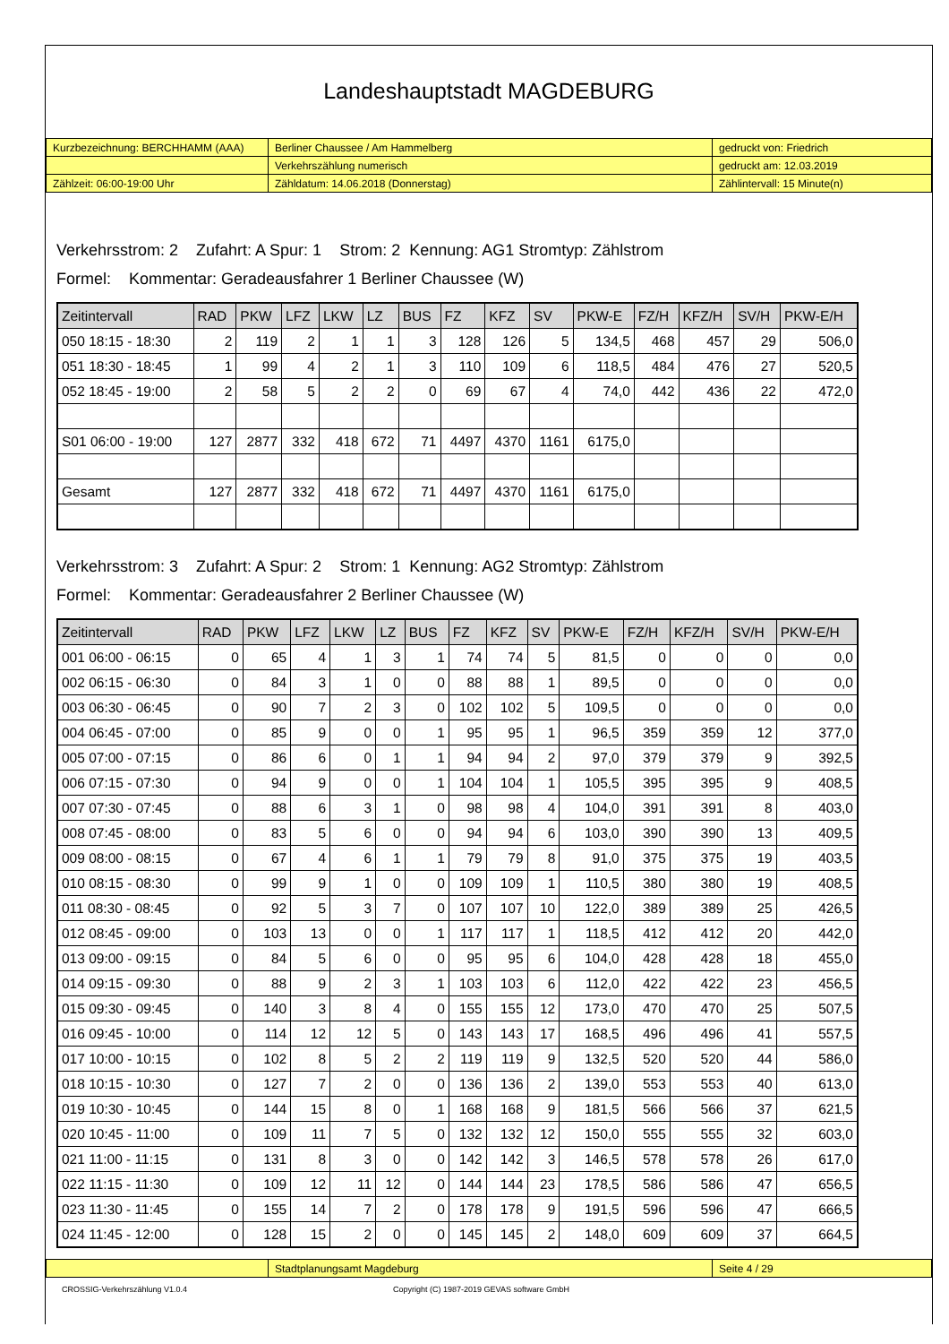Landeshauptstadt MAGDEBURG
| Kurzbezeichnung: BERCHHAMM (AAA) | Berliner Chaussee / Am Hammelberg | gedruckt von: Friedrich |
| | Verkehrszählung numerisch | gedruckt am: 12.03.2019 |
| Zählzeit: 06:00-19:00 Uhr | Zähldatum: 14.06.2018 (Donnerstag) | Zählintervall: 15 Minute(n) |
Verkehrsstrom: 2 Zufahrt: A Spur: 1 Strom: 2 Kennung: AG1 Stromtyp: Zählstrom
Formel: Kommentar: Geradeausfahrer 1 Berliner Chaussee (W)
| Zeitintervall | RAD | PKW | LFZ | LKW | LZ | BUS | FZ | KFZ | SV | PKW-E | FZ/H | KFZ/H | SV/H | PKW-E/H |
| --- | --- | --- | --- | --- | --- | --- | --- | --- | --- | --- | --- | --- | --- | --- |
| 050 18:15 - 18:30 | 2 | 119 | 2 | 1 | 1 | 3 | 128 | 126 | 5 | 134,5 | 468 | 457 | 29 | 506,0 |
| 051 18:30 - 18:45 | 1 | 99 | 4 | 2 | 1 | 3 | 110 | 109 | 6 | 118,5 | 484 | 476 | 27 | 520,5 |
| 052 18:45 - 19:00 | 2 | 58 | 5 | 2 | 2 | 0 | 69 | 67 | 4 | 74,0 | 442 | 436 | 22 | 472,0 |
| S01 06:00 - 19:00 | 127 | 2877 | 332 | 418 | 672 | 71 | 4497 | 4370 | 1161 | 6175,0 | | | | |
| Gesamt | 127 | 2877 | 332 | 418 | 672 | 71 | 4497 | 4370 | 1161 | 6175,0 | | | | |
Verkehrsstrom: 3 Zufahrt: A Spur: 2 Strom: 1 Kennung: AG2 Stromtyp: Zählstrom
Formel: Kommentar: Geradeausfahrer 2 Berliner Chaussee (W)
| Zeitintervall | RAD | PKW | LFZ | LKW | LZ | BUS | FZ | KFZ | SV | PKW-E | FZ/H | KFZ/H | SV/H | PKW-E/H |
| --- | --- | --- | --- | --- | --- | --- | --- | --- | --- | --- | --- | --- | --- | --- |
| 001 06:00 - 06:15 | 0 | 65 | 4 | 1 | 3 | 1 | 74 | 74 | 5 | 81,5 | 0 | 0 | 0 | 0,0 |
| 002 06:15 - 06:30 | 0 | 84 | 3 | 1 | 0 | 0 | 88 | 88 | 1 | 89,5 | 0 | 0 | 0 | 0,0 |
| 003 06:30 - 06:45 | 0 | 90 | 7 | 2 | 3 | 0 | 102 | 102 | 5 | 109,5 | 0 | 0 | 0 | 0,0 |
| 004 06:45 - 07:00 | 0 | 85 | 9 | 0 | 0 | 1 | 95 | 95 | 1 | 96,5 | 359 | 359 | 12 | 377,0 |
| 005 07:00 - 07:15 | 0 | 86 | 6 | 0 | 1 | 1 | 94 | 94 | 2 | 97,0 | 379 | 379 | 9 | 392,5 |
| 006 07:15 - 07:30 | 0 | 94 | 9 | 0 | 0 | 1 | 104 | 104 | 1 | 105,5 | 395 | 395 | 9 | 408,5 |
| 007 07:30 - 07:45 | 0 | 88 | 6 | 3 | 1 | 0 | 98 | 98 | 4 | 104,0 | 391 | 391 | 8 | 403,0 |
| 008 07:45 - 08:00 | 0 | 83 | 5 | 6 | 0 | 0 | 94 | 94 | 6 | 103,0 | 390 | 390 | 13 | 409,5 |
| 009 08:00 - 08:15 | 0 | 67 | 4 | 6 | 1 | 1 | 79 | 79 | 8 | 91,0 | 375 | 375 | 19 | 403,5 |
| 010 08:15 - 08:30 | 0 | 99 | 9 | 1 | 0 | 0 | 109 | 109 | 1 | 110,5 | 380 | 380 | 19 | 408,5 |
| 011 08:30 - 08:45 | 0 | 92 | 5 | 3 | 7 | 0 | 107 | 107 | 10 | 122,0 | 389 | 389 | 25 | 426,5 |
| 012 08:45 - 09:00 | 0 | 103 | 13 | 0 | 0 | 1 | 117 | 117 | 1 | 118,5 | 412 | 412 | 20 | 442,0 |
| 013 09:00 - 09:15 | 0 | 84 | 5 | 6 | 0 | 0 | 95 | 95 | 6 | 104,0 | 428 | 428 | 18 | 455,0 |
| 014 09:15 - 09:30 | 0 | 88 | 9 | 2 | 3 | 1 | 103 | 103 | 6 | 112,0 | 422 | 422 | 23 | 456,5 |
| 015 09:30 - 09:45 | 0 | 140 | 3 | 8 | 4 | 0 | 155 | 155 | 12 | 173,0 | 470 | 470 | 25 | 507,5 |
| 016 09:45 - 10:00 | 0 | 114 | 12 | 12 | 5 | 0 | 143 | 143 | 17 | 168,5 | 496 | 496 | 41 | 557,5 |
| 017 10:00 - 10:15 | 0 | 102 | 8 | 5 | 2 | 2 | 119 | 119 | 9 | 132,5 | 520 | 520 | 44 | 586,0 |
| 018 10:15 - 10:30 | 0 | 127 | 7 | 2 | 0 | 0 | 136 | 136 | 2 | 139,0 | 553 | 553 | 40 | 613,0 |
| 019 10:30 - 10:45 | 0 | 144 | 15 | 8 | 0 | 1 | 168 | 168 | 9 | 181,5 | 566 | 566 | 37 | 621,5 |
| 020 10:45 - 11:00 | 0 | 109 | 11 | 7 | 5 | 0 | 132 | 132 | 12 | 150,0 | 555 | 555 | 32 | 603,0 |
| 021 11:00 - 11:15 | 0 | 131 | 8 | 3 | 0 | 0 | 142 | 142 | 3 | 146,5 | 578 | 578 | 26 | 617,0 |
| 022 11:15 - 11:30 | 0 | 109 | 12 | 11 | 12 | 0 | 144 | 144 | 23 | 178,5 | 586 | 586 | 47 | 656,5 |
| 023 11:30 - 11:45 | 0 | 155 | 14 | 7 | 2 | 0 | 178 | 178 | 9 | 191,5 | 596 | 596 | 47 | 666,5 |
| 024 11:45 - 12:00 | 0 | 128 | 15 | 2 | 0 | 0 | 145 | 145 | 2 | 148,0 | 609 | 609 | 37 | 664,5 |
| | Stadtplanungsamt Magdeburg | Seite 4 / 29 |
CROSSIG-Verkehrszählung V1.0.4 Copyright (C) 1987-2019 GEVAS software GmbH